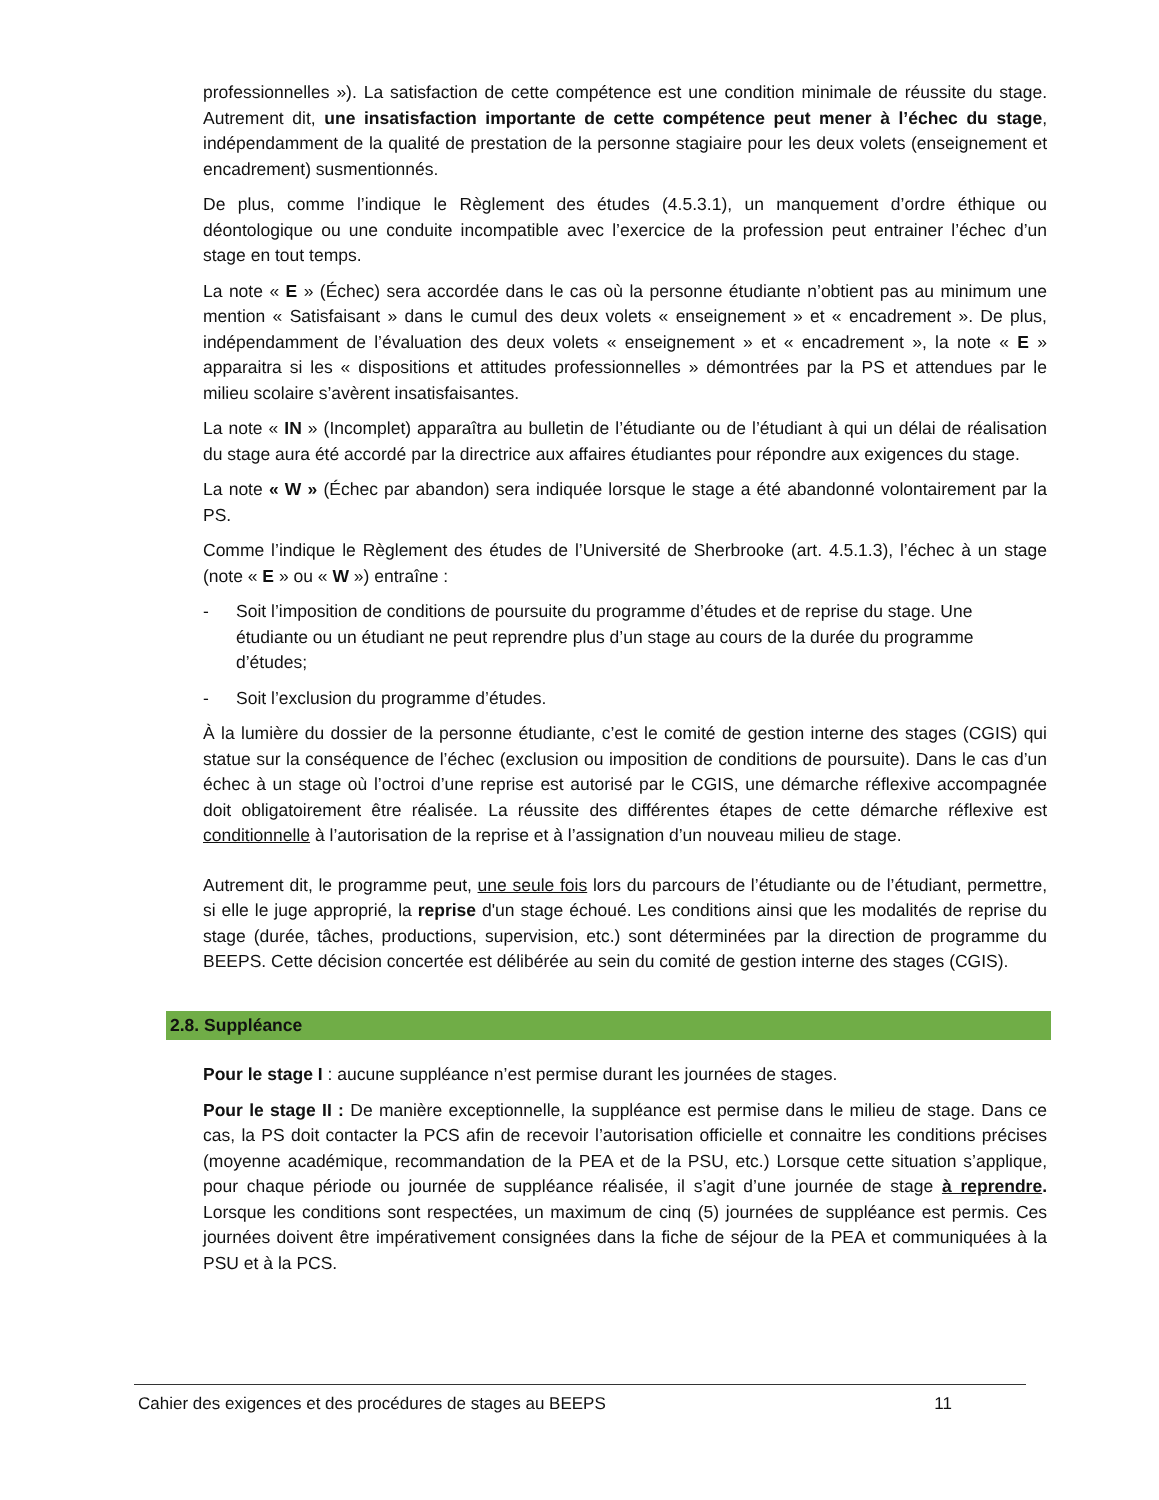professionnelles »). La satisfaction de cette compétence est une condition minimale de réussite du stage. Autrement dit, une insatisfaction importante de cette compétence peut mener à l’échec du stage, indépendamment de la qualité de prestation de la personne stagiaire pour les deux volets (enseignement et encadrement) susmentionnés.
De plus, comme l’indique le Règlement des études (4.5.3.1), un manquement d’ordre éthique ou déontologique ou une conduite incompatible avec l’exercice de la profession peut entrainer l’échec d’un stage en tout temps.
La note « E » (Échec) sera accordée dans le cas où la personne étudiante n’obtient pas au minimum une mention « Satisfaisant » dans le cumul des deux volets « enseignement » et « encadrement ». De plus, indépendamment de l’évaluation des deux volets « enseignement » et « encadrement », la note « E » apparaitra si les « dispositions et attitudes professionnelles » démontrées par la PS et attendues par le milieu scolaire s’avèrent insatisfaisantes.
La note « IN » (Incomplet) apparaîtra au bulletin de l’étudiante ou de l’étudiant à qui un délai de réalisation du stage aura été accordé par la directrice aux affaires étudiantes pour répondre aux exigences du stage.
La note « W » (Échec par abandon) sera indiquée lorsque le stage a été abandonné volontairement par la PS.
Comme l’indique le Règlement des études de l’Université de Sherbrooke (art. 4.5.1.3), l’échec à un stage (note « E » ou « W ») entraîne :
- Soit l’imposition de conditions de poursuite du programme d’études et de reprise du stage. Une étudiante ou un étudiant ne peut reprendre plus d’un stage au cours de la durée du programme d’études;
- Soit l’exclusion du programme d’études.
À la lumière du dossier de la personne étudiante, c’est le comité de gestion interne des stages (CGIS) qui statue sur la conséquence de l’échec (exclusion ou imposition de conditions de poursuite). Dans le cas d’un échec à un stage où l’octroi d’une reprise est autorisé par le CGIS, une démarche réflexive accompagnée doit obligatoirement être réalisée. La réussite des différentes étapes de cette démarche réflexive est conditionnelle à l’autorisation de la reprise et à l’assignation d’un nouveau milieu de stage.
Autrement dit, le programme peut, une seule fois lors du parcours de l’étudiante ou de l’étudiant, permettre, si elle le juge approprié, la reprise d'un stage échoué. Les conditions ainsi que les modalités de reprise du stage (durée, tâches, productions, supervision, etc.) sont déterminées par la direction de programme du BEEPS. Cette décision concertée est délibérée au sein du comité de gestion interne des stages (CGIS).
2.8. Suppléance
Pour le stage I : aucune suppléance n’est permise durant les journées de stages.
Pour le stage II : De manière exceptionnelle, la suppléance est permise dans le milieu de stage. Dans ce cas, la PS doit contacter la PCS afin de recevoir l’autorisation officielle et connaitre les conditions précises (moyenne académique, recommandation de la PEA et de la PSU, etc.) Lorsque cette situation s’applique, pour chaque période ou journée de suppléance réalisée, il s’agit d’une journée de stage à reprendre. Lorsque les conditions sont respectées, un maximum de cinq (5) journées de suppléance est permis. Ces journées doivent être impérativement consignées dans la fiche de séjour de la PEA et communiquées à la PSU et à la PCS.
Cahier des exigences et des procédures de stages au BEEPS 11